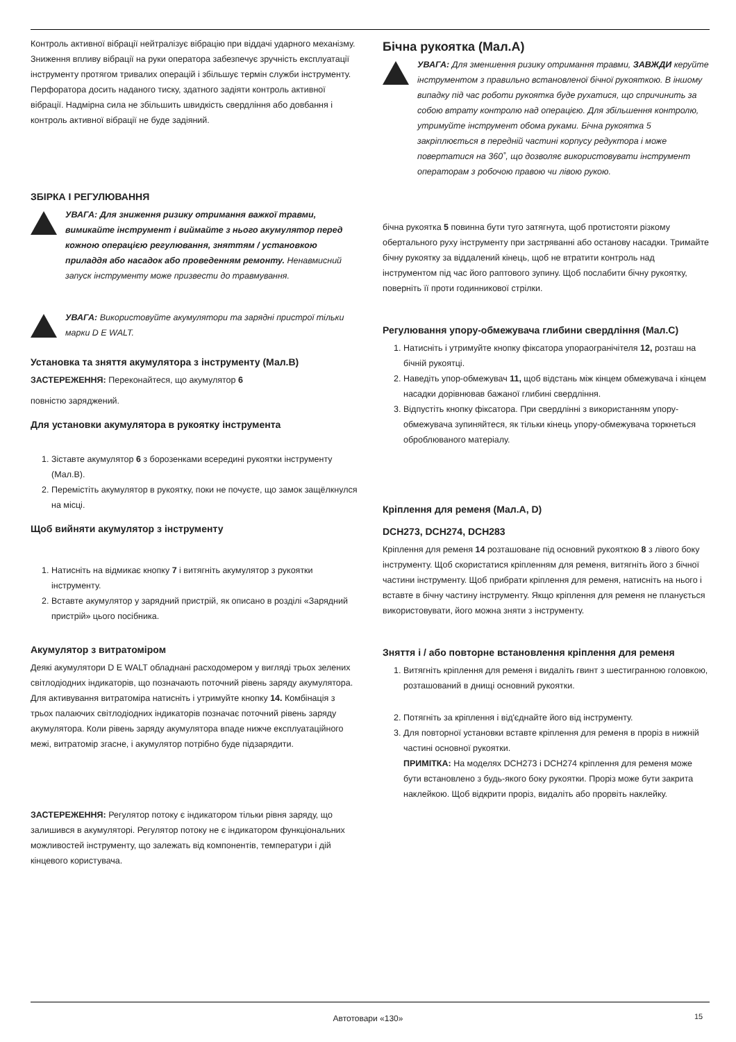Контроль активної вібрації нейтралізує вібрацію при віддачі ударного механізму. Зниження впливу вібрації на руки оператора забезпечує зручність експлуатації інструменту протягом тривалих операцій і збільшує термін служби інструменту. Перфоратора досить наданого тиску, здатного задіяти контроль активної вібрації. Надмірна сила не збільшить швидкість свердління або довбання і контроль активної вібрації не буде задіяний.
ЗБІРКА І РЕГУЛЮВАННЯ
УВАГА: Для зниження ризику отримання важкої травми, вимикайте інструмент і виймайте з нього акумулятор перед кожною операцією регулювання, зняттям / установкою приладдя або насадок або проведенням ремонту. Ненавмисний запуск інструменту може призвести до травмування.
УВАГА: Використовуйте акумулятори та зарядні пристрої тільки марки D E WALT.
Установка та зняття акумулятора з інструменту (Мал.B)
ЗАСТЕРЕЖЕННЯ: Переконайтеся, що акумулятор 6
повністю заряджений.
Для установки акумулятора в рукоятку інструмента
1. Зіставте акумулятор 6 з борозенками всередині рукоятки інструменту (Мал.B).
2. Перемістіть акумулятор в рукоятку, поки не почуєте, що замок защёлкнулся на місці.
Щоб вийняти акумулятор з інструменту
1. Натисніть на відмикає кнопку 7 і витягніть акумулятор з рукоятки інструменту.
2. Вставте акумулятор у зарядний пристрій, як описано в розділі «Зарядний пристрій» цього посібника.
Акумулятор з витратоміром
Деякі акумулятори D E WALT обладнані расходомером у вигляді трьох зелених світлодіодних індикаторів, що позначають поточний рівень заряду акумулятора. Для активування витратоміра натисніть і утримуйте кнопку 14. Комбінація з трьох палаючих світлодіодних індикаторів позначає поточний рівень заряду акумулятора. Коли рівень заряду акумулятора впаде нижче експлуатаційного межі, витратомір згасне, і акумулятор потрібно буде підзарядити.
ЗАСТЕРЕЖЕННЯ: Регулятор потоку є індикатором тільки рівня заряду, що залишився в акумуляторі. Регулятор потоку не є індикатором функціональних можливостей інструменту, що залежать від компонентів, температури і дій кінцевого користувача.
Бічна рукоятка (Мал.A)
УВАГА: Для зменшення ризику отримання травми, ЗАВЖДИ керуйте інструментом з правильно встановленої бічної рукояткою. В іншому випадку під час роботи рукоятка буде рухатися, що спричинить за собою втрату контролю над операцією. Для збільшення контролю, утримуйте інструмент обома руками. Бічна рукоятка 5 закріплюється в передній частині корпусу редуктора і може повертатися на 360˚, що дозволяє використовувати інструмент операторам з робочою правою чи лівою рукою.
бічна рукоятка 5 повинна бути туго затягнута, щоб протистояти різкому обертального руху інструменту при застряванні або останову насадки. Тримайте бічну рукоятку за віддалений кінець, щоб не втратити контроль над інструментом під час його раптового зупину. Щоб послабити бічну рукоятку, поверніть її проти годинникової стрілки.
Регулювання упору-обмежувача глибини свердління (Мал.C)
1. Натисніть і утримуйте кнопку фіксатора упораогранічітеля 12, розташ на бічній рукоятці.
2. Наведіть упор-обмежувач 11, щоб відстань між кінцем обмежувача і кінцем насадки дорівнював бажаної глибині свердління.
3. Відпустіть кнопку фіксатора. При свердлінні з використанням упору-обмежувача зупиняйтеся, як тільки кінець упору-обмежувача торкнеться оброблюваного матеріалу.
Кріплення для ременя (Мал.A, D)
DCH273, DCH274, DCH283
Кріплення для ременя 14 розташоване під основний рукояткою 8 з лівого боку інструменту. Щоб скористатися кріпленням для ременя, витягніть його з бічної частини інструменту. Щоб прибрати кріплення для ременя, натисніть на нього і вставте в бічну частину інструменту. Якщо кріплення для ременя не планується використовувати, його можна зняти з інструменту.
Зняття і / або повторне встановлення кріплення для ременя
1. Витягніть кріплення для ременя і видаліть гвинт з шестигранною головкою, розташований в днищі основний рукоятки.
2. Потягніть за кріплення і від'єднайте його від інструменту.
3. Для повторної установки вставте кріплення для ременя в проріз в нижній частині основної рукоятки.
ПРИМІТКА: На моделях DCH273 і DCH274 кріплення для ременя може бути встановлено з будь-якого боку рукоятки. Проріз може бути закрита наклейкою. Щоб відкрити проріз, видаліть або прорвіть наклейку.
Автотовари «130» 15